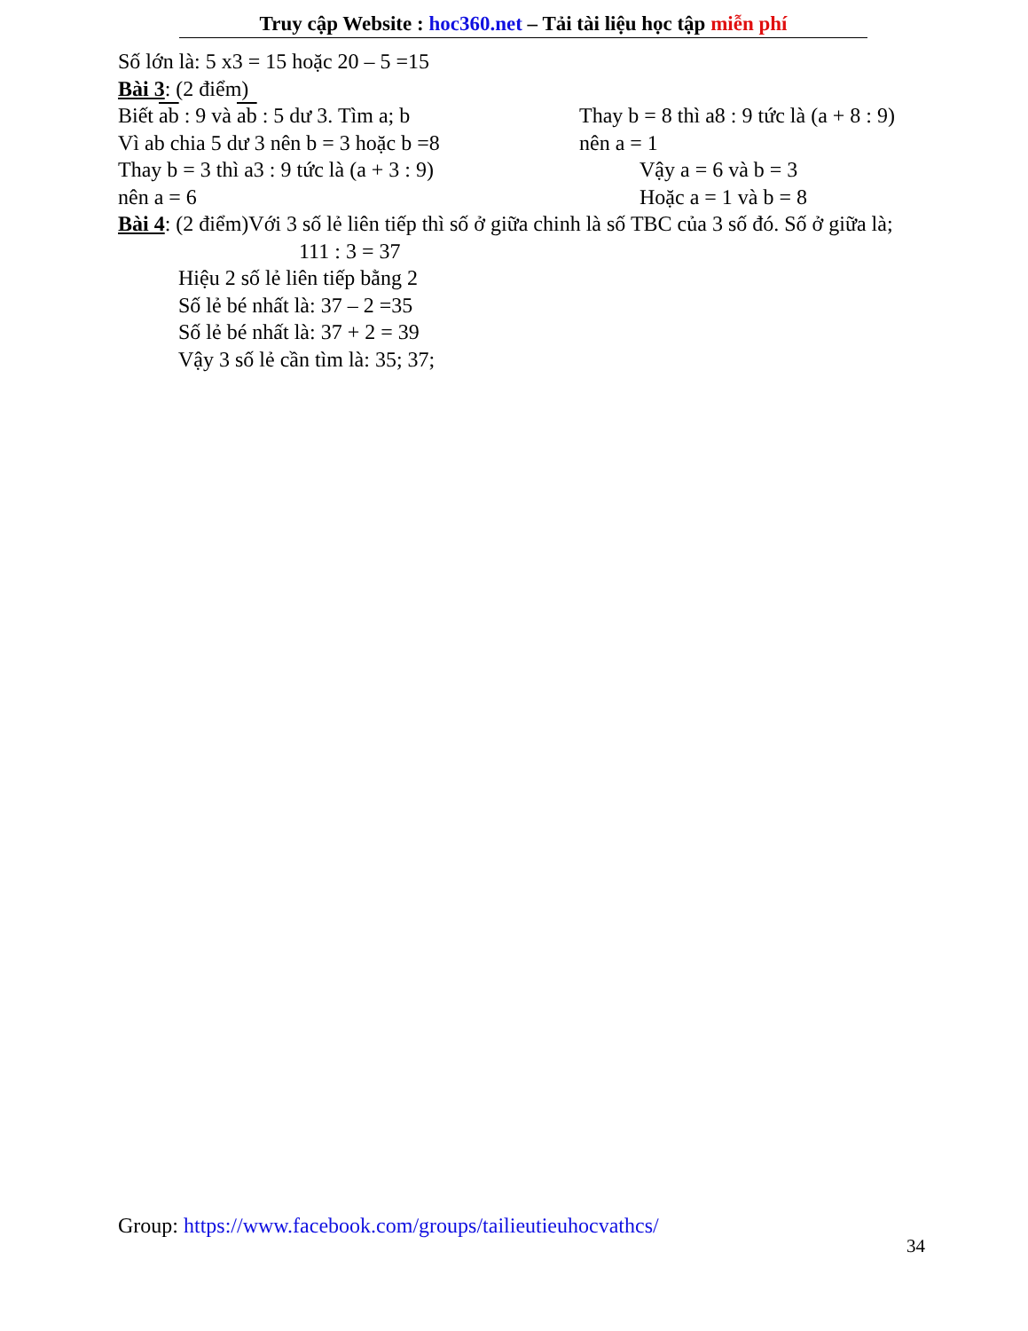Truy cập Website : hoc360.net – Tải tài liệu học tập miễn phí
Số lớn là: 5 x3 = 15 hoặc 20 – 5 =15
Bài 3: (2 điểm)
Biết ab : 9 và ab : 5 dư 3. Tìm a; b Thay b = 8 thì a8 : 9 tức là (a + 8 : 9)
Vì ab chia 5 dư 3 nên b = 3 hoặc b =8
nên a = 1
Thay b = 3 thì a3 : 9 tức là (a + 3 : 9)
Vậy a = 6 và b = 3
nên a = 6 Hoặc a = 1 và b = 8
Bài 4: (2 điểm)Với 3 số lẻ liên tiếp thì số ở giữa chinh là số TBC của 3 số đó. Số ở giữa là;
111 : 3 = 37
Hiệu 2 số lẻ liên tiếp bằng 2
Số lẻ bé nhất là: 37 – 2 =35
Số lẻ bé nhất là: 37 + 2 = 39
Vậy 3 số lẻ cần tìm là: 35; 37;
Group: https://www.facebook.com/groups/tailieutieuhocvathcs/
34